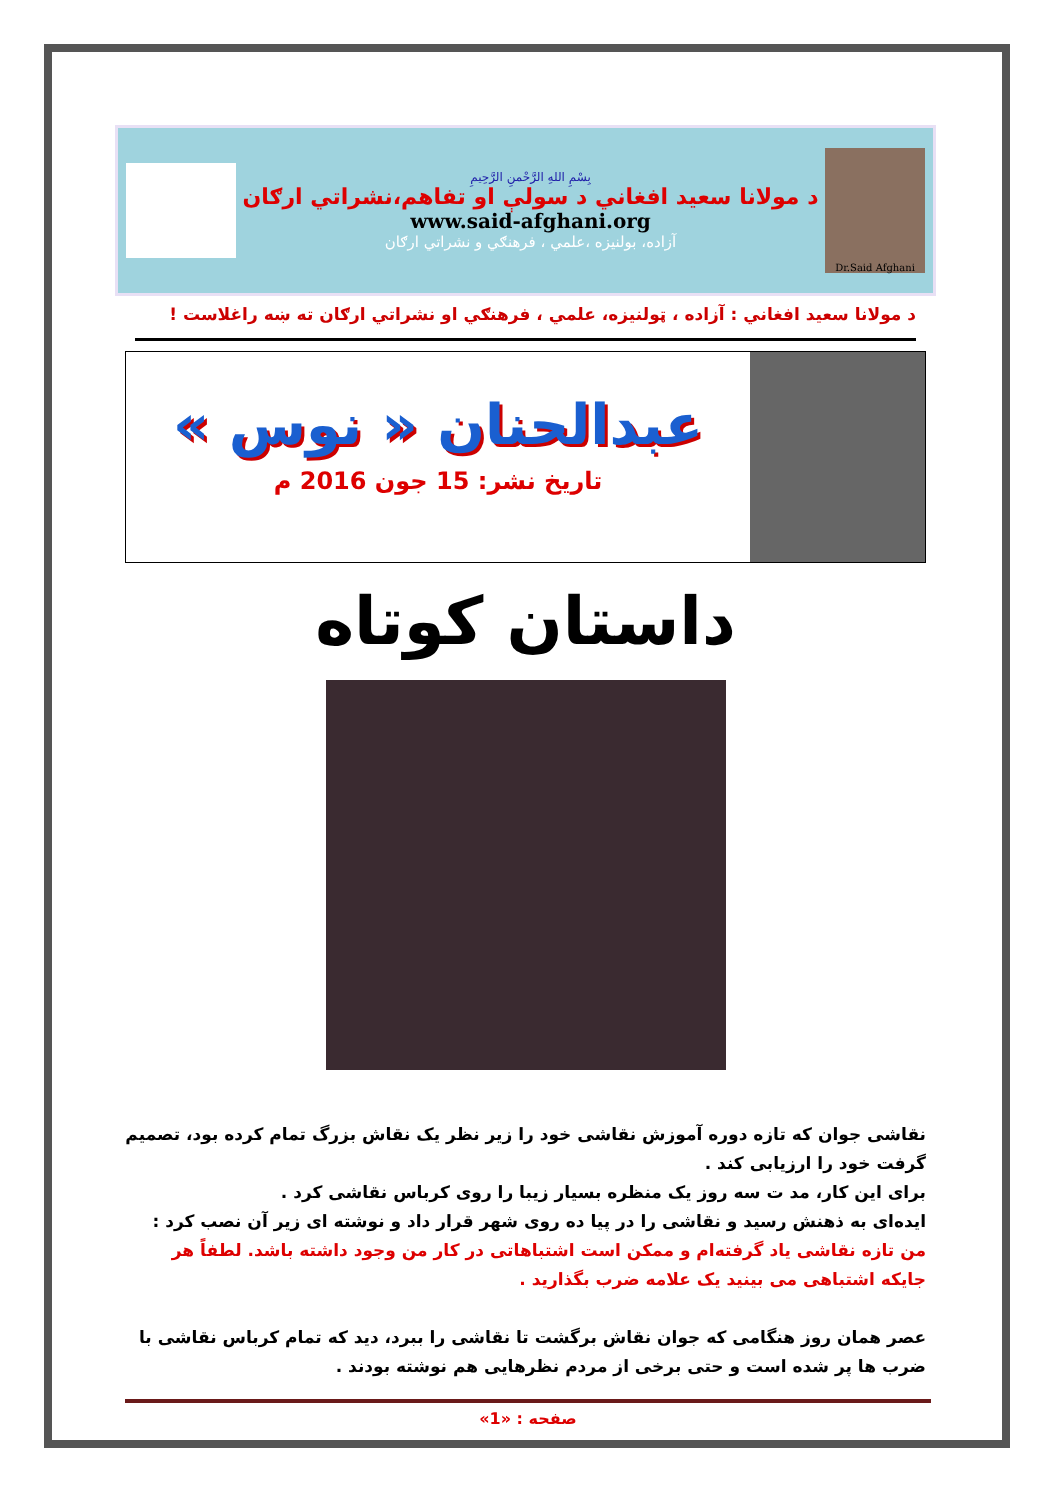Dr.Said Afghani
بِسْمِ اللهِ الرَّحْمنِ الرَّحِيمِ
د مولانا سعيد افغاني د سولې او تفاهم،نشراتي ارګان
www.said-afghani.org
آزاده، بولنيزه ،علمي ، فرهنګي و نشراتي ارګان
د مولانا سعيد افغاني : آزاده ، ټولنيزه، علمي ، فرهنګي او نشراتي ارګان ته ښه راغلاست !
عبدالحنان « نوس »
تاريخ نشر: 15 جون 2016 م
داستان کوتاه
نقاشی جوان که تازه دوره آموزش نقاشی خود را زیر نظر یک نقاش بزرگ تمام کرده بود، تصمیم گرفت خود را ارزیابی کند .
برای این کار، مد ت سه روز یک منظره بسیار زیبا را روی کرباس نقاشی کرد .
ایده‌ای به ذهنش رسید و نقاشی را در پیا ده روی شهر قرار داد و نوشته ای زیر آن نصب کرد :
من تازه نقاشی یاد گرفته‌ام و ممکن است اشتباهاتی در کار من وجود داشته باشد. لطفاً هر جایکه اشتباهی می بینید یک علامه ضرب بگذارید .
عصر همان روز هنگامی که جوان نقاش برگشت تا نقاشی را ببرد، دید که تمام کرباس نقاشی با ضرب ها پر شده است و حتی برخی از مردم نظرهایی هم نوشته بودند .
صفحه : «1»